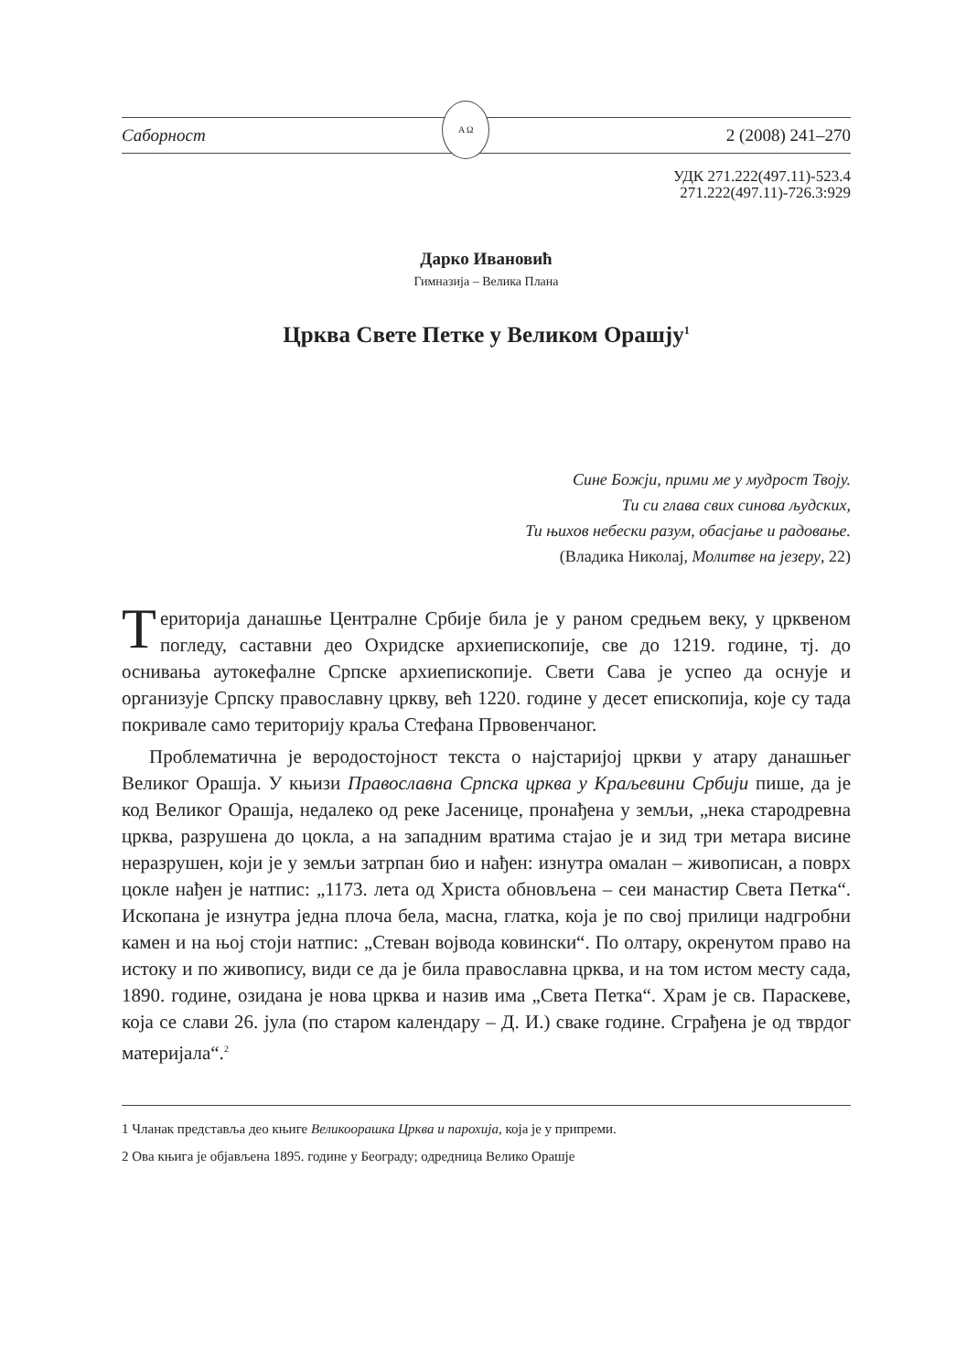Саборност
Α Ω
2 (2008) 241–270
УДК 271.222(497.11)-523.4
271.222(497.11)-726.3:929
Дарко Ивановић
Гимназија – Велика Плана
Црква Свете Петке у Великом Орашју<sup>1</sup>
Сине Божји, прими ме у мудрост Твоју.
Ти си глава свих синова људских,
Ти њихов небески разум, обасјање и радовање.
(Владика Николај, Молитве на језеру, 22)
Територија данашње Централне Србије била је у раном средњем веку, у црквеном погледу, саставни део Охридске архиепископије, све до 1219. године, тј. до оснивања аутокефалне Српске архиепископије. Свети Сава је успео да оснује и организује Српску православну цркву, већ 1220. године у десет епископија, које су тада покривале само територију краља Стефана Првовенчаног.
Проблематична је веродостојност текста о најстаријој цркви у атару данашњег Великог Орашја. У књизи Православна Српска црква у Краљевини Србији пише, да је код Великог Орашја, недалеко од реке Јасенице, пронађена у земљи, „нека стародревна црква, разрушена до цокла, а на западним вратима стајао је и зид три метара висине неразрушен, који је у земљи затрпан био и нађен: изнутра омалан – живописан, а поврх цокле нађен је натпис: „1173. лета од Христа обновљена – сеи манастир Света Петка“. Ископана је изнутра једна плоча бела, масна, глатка, која је по свој прилици надгробни камен и на њој стоји натпис: „Стеван војвода ковински“. По олтару, окренутом право на истоку и по живопису, види се да је била православна црква, и на том истом месту сада, 1890. године, озидана је нова црква и назив има „Света Петка“. Храм је св. Параскеве, која се слави 26. јула (по старом календару – Д. И.) сваке године. Сграђена је од тврдог материјала“.<sup>2</sup>
1 Чланак представља део књиге Великоорашка Црква и парохија, која је у припреми.
2 Ова књига је објављена 1895. године у Београду; одредница Велико Орашје